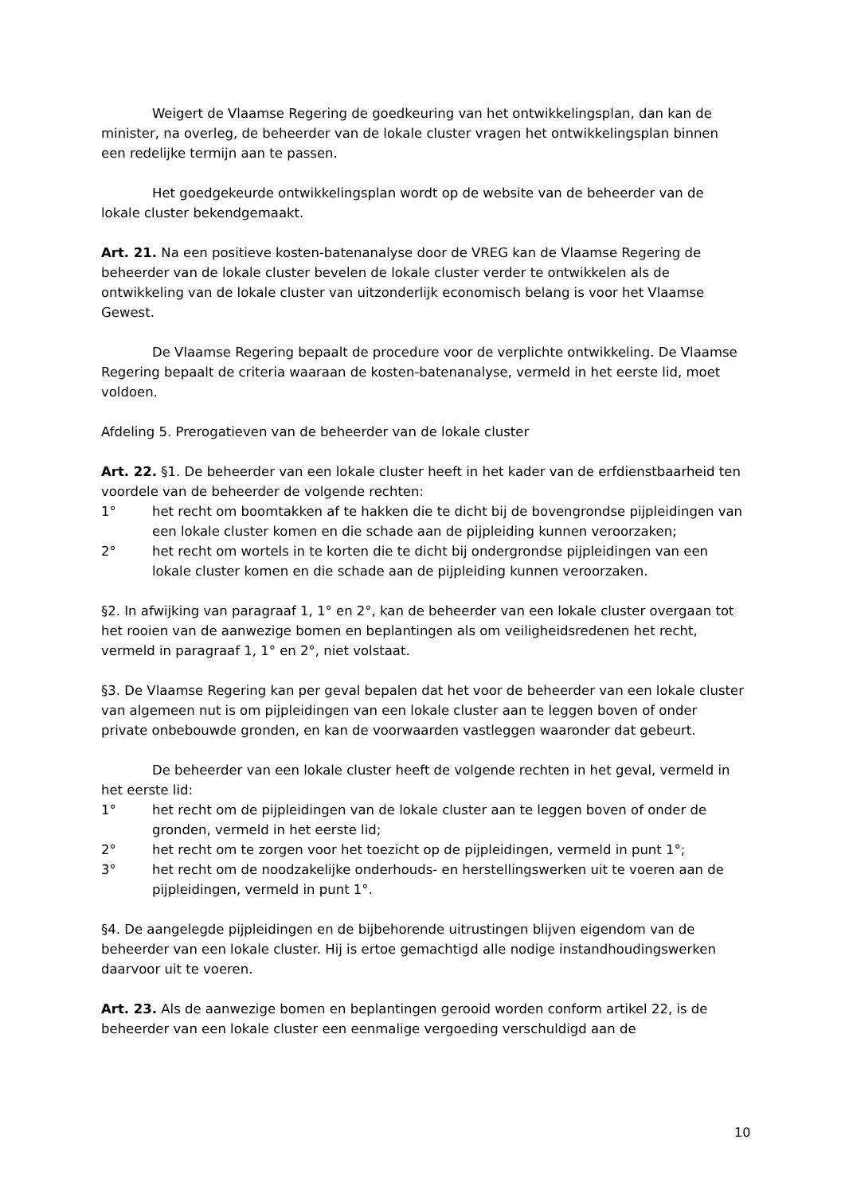Weigert de Vlaamse Regering de goedkeuring van het ontwikkelingsplan, dan kan de minister, na overleg, de beheerder van de lokale cluster vragen het ontwikkelingsplan binnen een redelijke termijn aan te passen.
Het goedgekeurde ontwikkelingsplan wordt op de website van de beheerder van de lokale cluster bekendgemaakt.
Art. 21. Na een positieve kosten-batenanalyse door de VREG kan de Vlaamse Regering de beheerder van de lokale cluster bevelen de lokale cluster verder te ontwikkelen als de ontwikkeling van de lokale cluster van uitzonderlijk economisch belang is voor het Vlaamse Gewest.
De Vlaamse Regering bepaalt de procedure voor de verplichte ontwikkeling. De Vlaamse Regering bepaalt de criteria waaraan de kosten-batenanalyse, vermeld in het eerste lid, moet voldoen.
Afdeling 5. Prerogatieven van de beheerder van de lokale cluster
Art. 22. §1. De beheerder van een lokale cluster heeft in het kader van de erfdienstbaarheid ten voordele van de beheerder de volgende rechten:
1° het recht om boomtakken af te hakken die te dicht bij de bovengrondse pijpleidingen van een lokale cluster komen en die schade aan de pijpleiding kunnen veroorzaken;
2° het recht om wortels in te korten die te dicht bij ondergrondse pijpleidingen van een lokale cluster komen en die schade aan de pijpleiding kunnen veroorzaken.
§2. In afwijking van paragraaf 1, 1° en 2°, kan de beheerder van een lokale cluster overgaan tot het rooien van de aanwezige bomen en beplantingen als om veiligheidsredenen het recht, vermeld in paragraaf 1, 1° en 2°, niet volstaat.
§3. De Vlaamse Regering kan per geval bepalen dat het voor de beheerder van een lokale cluster van algemeen nut is om pijpleidingen van een lokale cluster aan te leggen boven of onder private onbebouwde gronden, en kan de voorwaarden vastleggen waaronder dat gebeurt.
De beheerder van een lokale cluster heeft de volgende rechten in het geval, vermeld in het eerste lid:
1° het recht om de pijpleidingen van de lokale cluster aan te leggen boven of onder de gronden, vermeld in het eerste lid;
2° het recht om te zorgen voor het toezicht op de pijpleidingen, vermeld in punt 1°;
3° het recht om de noodzakelijke onderhouds- en herstellingswerken uit te voeren aan de pijpleidingen, vermeld in punt 1°.
§4. De aangelegde pijpleidingen en de bijbehorende uitrustingen blijven eigendom van de beheerder van een lokale cluster. Hij is ertoe gemachtigd alle nodige instandhoudingswerken daarvoor uit te voeren.
Art. 23. Als de aanwezige bomen en beplantingen gerooid worden conform artikel 22, is de beheerder van een lokale cluster een eenmalige vergoeding verschuldigd aan de
10